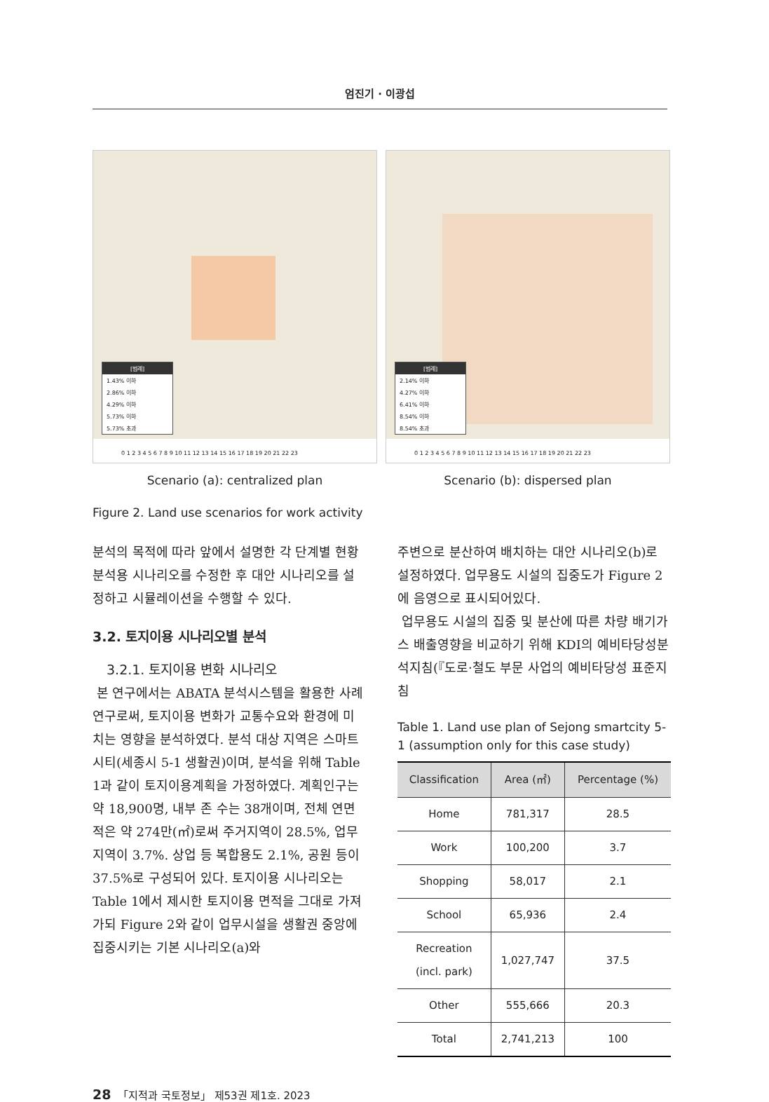엄진기 · 이광섭
[범례]
1.43% 이하
2.86% 이하
4.29% 이하
5.73% 이하
5.73% 초과
0 1 2 3 4 5 6 7 8 9 10 11 12 13 14 15 16 17 18 19 20 21 22 23
Scenario (a): centralized plan
[범례]
2.14% 이하
4.27% 이하
6.41% 이하
8.54% 이하
8.54% 초과
0 1 2 3 4 5 6 7 8 9 10 11 12 13 14 15 16 17 18 19 20 21 22 23
Scenario (b): dispersed plan
Figure 2. Land use scenarios for work activity
분석의 목적에 따라 앞에서 설명한 각 단계별 현황분석용 시나리오를 수정한 후 대안 시나리오를 설정하고 시뮬레이션을 수행할 수 있다.
3.2. 토지이용 시나리오별 분석
3.2.1. 토지이용 변화 시나리오
본 연구에서는 ABATA 분석시스템을 활용한 사례연구로써, 토지이용 변화가 교통수요와 환경에 미치는 영향을 분석하였다. 분석 대상 지역은 스마트시티(세종시 5-1 생활권)이며, 분석을 위해 Table 1과 같이 토지이용계획을 가정하였다. 계획인구는 약 18,900명, 내부 존 수는 38개이며, 전체 연면적은 약 274만(㎡)로써 주거지역이 28.5%, 업무지역이 3.7%. 상업 등 복합용도 2.1%, 공원 등이 37.5%로 구성되어 있다. 토지이용 시나리오는 Table 1에서 제시한 토지이용 면적을 그대로 가져가되 Figure 2와 같이 업무시설을 생활권 중앙에 집중시키는 기본 시나리오(a)와
주변으로 분산하여 배치하는 대안 시나리오(b)로 설정하였다. 업무용도 시설의 집중도가 Figure 2에 음영으로 표시되어있다.
업무용도 시설의 집중 및 분산에 따른 차량 배기가스 배출영향을 비교하기 위해 KDI의 예비타당성분석지침(『도로·철도 부문 사업의 예비타당성 표준지침
Table 1. Land use plan of Sejong smartcity 5-1 (assumption only for this case study)
| Classification | Area (㎡) | Percentage (%) |
| --- | --- | --- |
| Home | 781,317 | 28.5 |
| Work | 100,200 | 3.7 |
| Shopping | 58,017 | 2.1 |
| School | 65,936 | 2.4 |
| Recreation (incl. park) | 1,027,747 | 37.5 |
| Other | 555,666 | 20.3 |
| Total | 2,741,213 | 100 |
28 「지적과 국토정보」 제53권 제1호. 2023